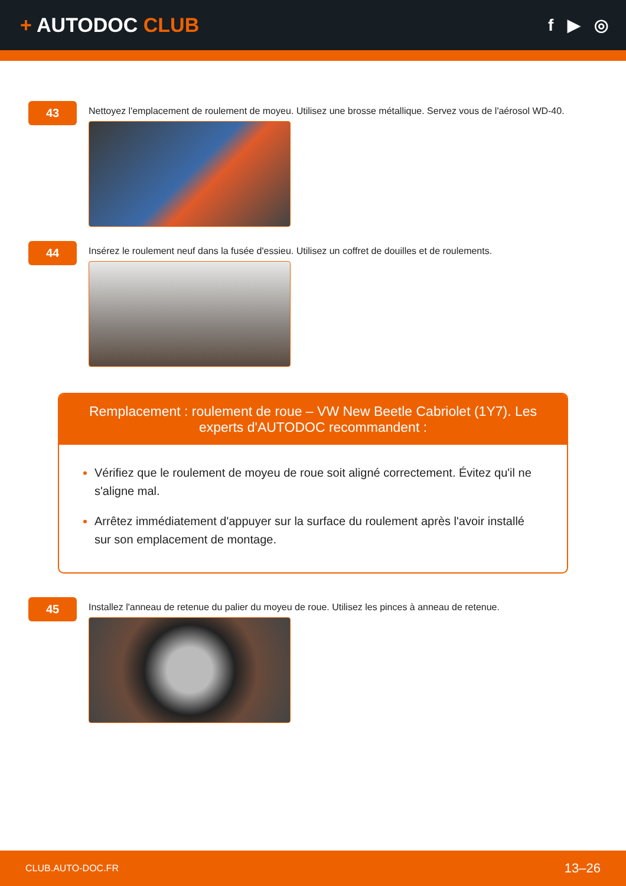+ AUTODOC CLUB
f ▶ ◎
43
Nettoyez l'emplacement de roulement de moyeu. Utilisez une brosse métallique. Servez vous de l'aérosol WD-40.
44
Insérez le roulement neuf dans la fusée d'essieu. Utilisez un coffret de douilles et de roulements.
Remplacement : roulement de roue – VW New Beetle Cabriolet (1Y7). Les experts d'AUTODOC recommandent :
Vérifiez que le roulement de moyeu de roue soit aligné correctement. Évitez qu'il ne s'aligne mal.
Arrêtez immédiatement d'appuyer sur la surface du roulement après l'avoir installé sur son emplacement de montage.
45
Installez l'anneau de retenue du palier du moyeu de roue. Utilisez les pinces à anneau de retenue.
CLUB.AUTO-DOC.FR 13–26